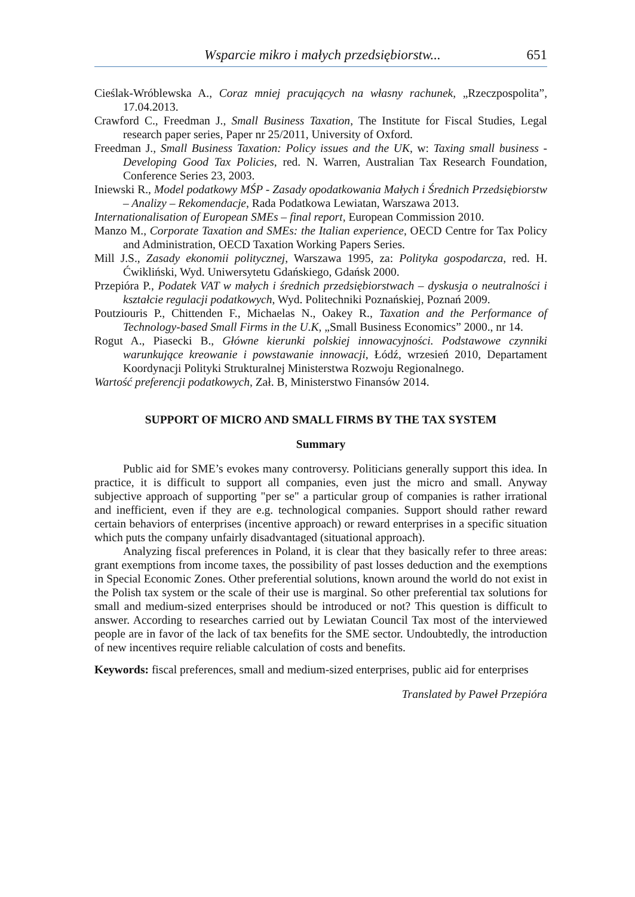Wsparcie mikro i małych przedsiębiorstw... 651
Cieślak-Wróblewska A., Coraz mniej pracujących na własny rachunek, „Rzeczpospolita”, 17.04.2013.
Crawford C., Freedman J., Small Business Taxation, The Institute for Fiscal Studies, Legal research paper series, Paper nr 25/2011, University of Oxford.
Freedman J., Small Business Taxation: Policy issues and the UK, w: Taxing small business - Developing Good Tax Policies, red. N. Warren, Australian Tax Research Foundation, Conference Series 23, 2003.
Iniewski R., Model podatkowy MŚP - Zasady opodatkowania Małych i Średnich Przedsiębiorstw – Analizy – Rekomendacje, Rada Podatkowa Lewiatan, Warszawa 2013.
Internationalisation of European SMEs – final report, European Commission 2010.
Manzo M., Corporate Taxation and SMEs: the Italian experience, OECD Centre for Tax Policy and Administration, OECD Taxation Working Papers Series.
Mill J.S., Zasady ekonomii politycznej, Warszawa 1995, za: Polityka gospodarcza, red. H. Ćwikliński, Wyd. Uniwersytetu Gdańskiego, Gdańsk 2000.
Przepióra P., Podatek VAT w małych i średnich przedsiębiorstwach – dyskusja o neutralności i kształcie regulacji podatkowych, Wyd. Politechniki Poznańskiej, Poznań 2009.
Poutziouris P., Chittenden F., Michaelas N., Oakey R., Taxation and the Performance of Technology-based Small Firms in the U.K, „Small Business Economics” 2000., nr 14.
Rogut A., Piasecki B., Główne kierunki polskiej innowacyjności. Podstawowe czynniki warunkujące kreowanie i powstawanie innowacji, Łódź, wrzesień 2010, Departament Koordynacji Polityki Strukturalnej Ministerstwa Rozwoju Regionalnego.
Wartość preferencji podatkowych, Zał. B, Ministerstwo Finansów 2014.
SUPPORT OF MICRO AND SMALL FIRMS BY THE TAX SYSTEM
Summary
Public aid for SME’s evokes many controversy. Politicians generally support this idea. In practice, it is difficult to support all companies, even just the micro and small. Anyway subjective approach of supporting "per se" a particular group of companies is rather irrational and inefficient, even if they are e.g. technological companies. Support should rather reward certain behaviors of enterprises (incentive approach) or reward enterprises in a specific situation which puts the company unfairly disadvantaged (situational approach).
Analyzing fiscal preferences in Poland, it is clear that they basically refer to three areas: grant exemptions from income taxes, the possibility of past losses deduction and the exemptions in Special Economic Zones. Other preferential solutions, known around the world do not exist in the Polish tax system or the scale of their use is marginal. So other preferential tax solutions for small and medium-sized enterprises should be introduced or not? This question is difficult to answer. According to researches carried out by Lewiatan Council Tax most of the interviewed people are in favor of the lack of tax benefits for the SME sector. Undoubtedly, the introduction of new incentives require reliable calculation of costs and benefits.
Keywords: fiscal preferences, small and medium-sized enterprises, public aid for enterprises
Translated by Paweł Przepióra